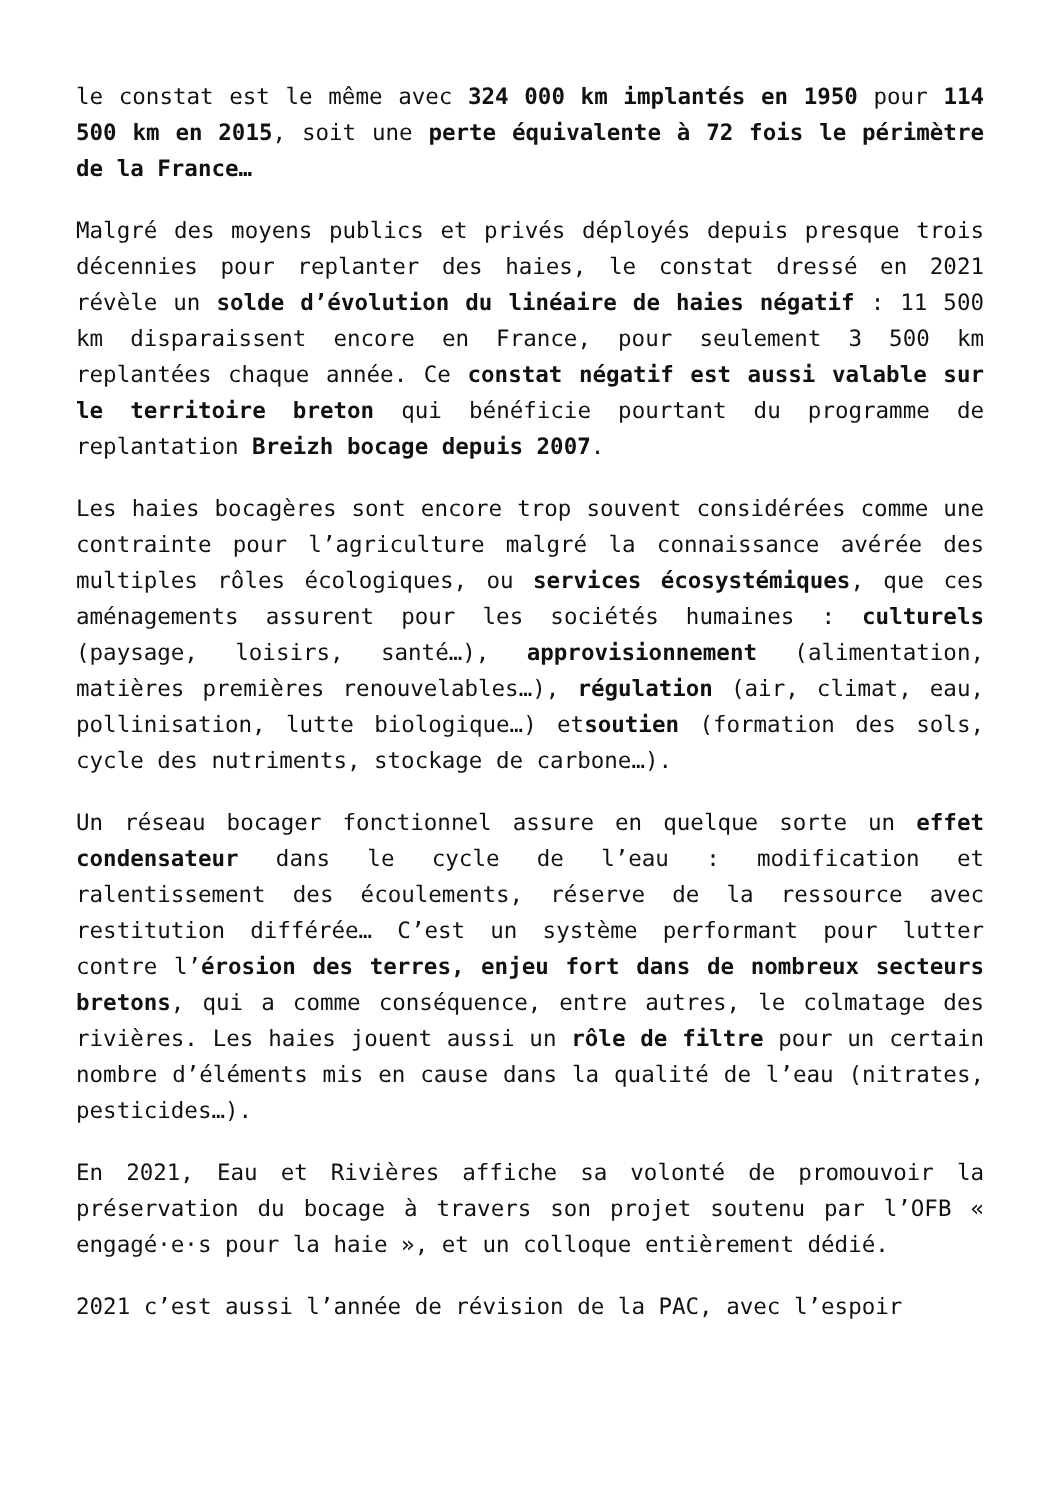le constat est le même avec 324 000 km implantés en 1950 pour 114 500 km en 2015, soit une perte équivalente à 72 fois le périmètre de la France…
Malgré des moyens publics et privés déployés depuis presque trois décennies pour replanter des haies, le constat dressé en 2021 révèle un solde d’évolution du linéaire de haies négatif : 11 500 km disparaissent encore en France, pour seulement 3 500 km replantées chaque année. Ce constat négatif est aussi valable sur le territoire breton qui bénéficie pourtant du programme de replantation Breizh bocage depuis 2007.
Les haies bocagères sont encore trop souvent considérées comme une contrainte pour l’agriculture malgré la connaissance avérée des multiples rôles écologiques, ou services écosystémiques, que ces aménagements assurent pour les sociétés humaines : culturels (paysage, loisirs, santé…), approvisionnement (alimentation, matières premières renouvelables…), régulation (air, climat, eau, pollinisation, lutte biologique…) etsoutien (formation des sols, cycle des nutriments, stockage de carbone…).
Un réseau bocager fonctionnel assure en quelque sorte un effet condensateur dans le cycle de l’eau : modification et ralentissement des écoulements, réserve de la ressource avec restitution différée… C’est un système performant pour lutter contre l’érosion des terres, enjeu fort dans de nombreux secteurs bretons, qui a comme conséquence, entre autres, le colmatage des rivières. Les haies jouent aussi un rôle de filtre pour un certain nombre d’éléments mis en cause dans la qualité de l’eau (nitrates, pesticides…).
En 2021, Eau et Rivières affiche sa volonté de promouvoir la préservation du bocage à travers son projet soutenu par l’OFB « engagé·e·s pour la haie », et un colloque entièrement dédié.
2021 c’est aussi l’année de révision de la PAC, avec l’espoir